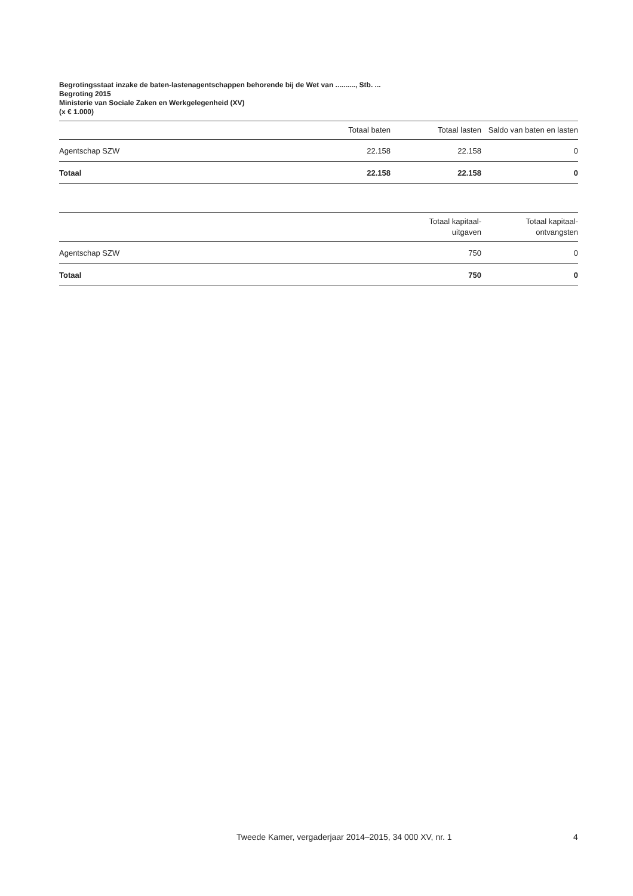Begrotingsstaat inzake de baten-lastenagentschappen behorende bij de Wet van .........., Stb. ...
Begroting 2015
Ministerie van Sociale Zaken en Werkgelegenheid (XV)
(x € 1.000)
| | Totaal baten | Totaal lasten | Saldo van baten en lasten |
| --- | --- | --- | --- |
| Agentschap SZW | 22.158 | 22.158 | 0 |
| Totaal | 22.158 | 22.158 | 0 |
| | Totaal kapitaal- uitgaven | Totaal kapitaal- ontvangsten |
| --- | --- | --- |
| Agentschap SZW | 750 | 0 |
| Totaal | 750 | 0 |
Tweede Kamer, vergaderjaar 2014–2015, 34 000 XV, nr. 1
4